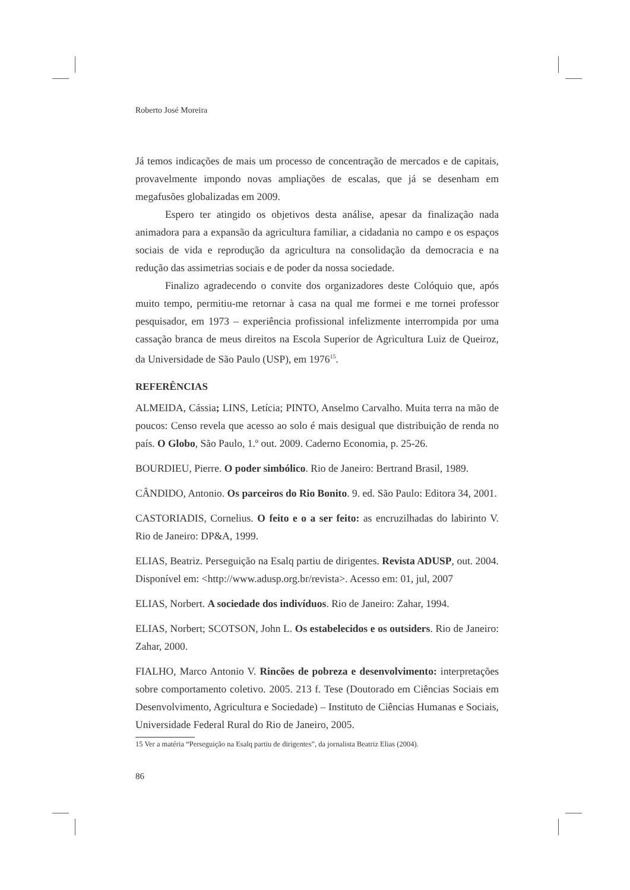Roberto José Moreira
Já temos indicações de mais um processo de concentração de mercados e de capitais, provavelmente impondo novas ampliações de escalas, que já se desenham em megafusões globalizadas em 2009.
Espero ter atingido os objetivos desta análise, apesar da finalização nada animadora para a expansão da agricultura familiar, a cidadania no campo e os espaços sociais de vida e reprodução da agricultura na consolidação da democracia e na redução das assimetrias sociais e de poder da nossa sociedade.
Finalizo agradecendo o convite dos organizadores deste Colóquio que, após muito tempo, permitiu-me retornar à casa na qual me formei e me tornei professor pesquisador, em 1973 – experiência profissional infelizmente interrompida por uma cassação branca de meus direitos na Escola Superior de Agricultura Luiz de Queiroz, da Universidade de São Paulo (USP), em 1976<sup>15</sup>.
REFERÊNCIAS
ALMEIDA, Cássia; LINS, Letícia; PINTO, Anselmo Carvalho. Muita terra na mão de poucos: Censo revela que acesso ao solo é mais desigual que distribuição de renda no país. O Globo, São Paulo, 1.º out. 2009. Caderno Economia, p. 25-26.
BOURDIEU, Pierre. O poder simbólico. Rio de Janeiro: Bertrand Brasil, 1989.
CÂNDIDO, Antonio. Os parceiros do Rio Bonito. 9. ed. São Paulo: Editora 34, 2001.
CASTORIADIS, Cornelius. O feito e o a ser feito: as encruzilhadas do labirinto V. Rio de Janeiro: DP&A, 1999.
ELIAS, Beatriz. Perseguição na Esalq partiu de dirigentes. Revista ADUSP, out. 2004. Disponível em: <http://www.adusp.org.br/revista>. Acesso em: 01, jul, 2007
ELIAS, Norbert. A sociedade dos indivíduos. Rio de Janeiro: Zahar, 1994.
ELIAS, Norbert; SCOTSON, John L. Os estabelecidos e os outsiders. Rio de Janeiro: Zahar, 2000.
FIALHO, Marco Antonio V. Rincões de pobreza e desenvolvimento: interpretações sobre comportamento coletivo. 2005. 213 f. Tese (Doutorado em Ciências Sociais em Desenvolvimento, Agricultura e Sociedade) – Instituto de Ciências Humanas e Sociais, Universidade Federal Rural do Rio de Janeiro, 2005.
15 Ver a matéria “Perseguição na Esalq partiu de dirigentes”, da jornalista Beatriz Elias (2004).
86